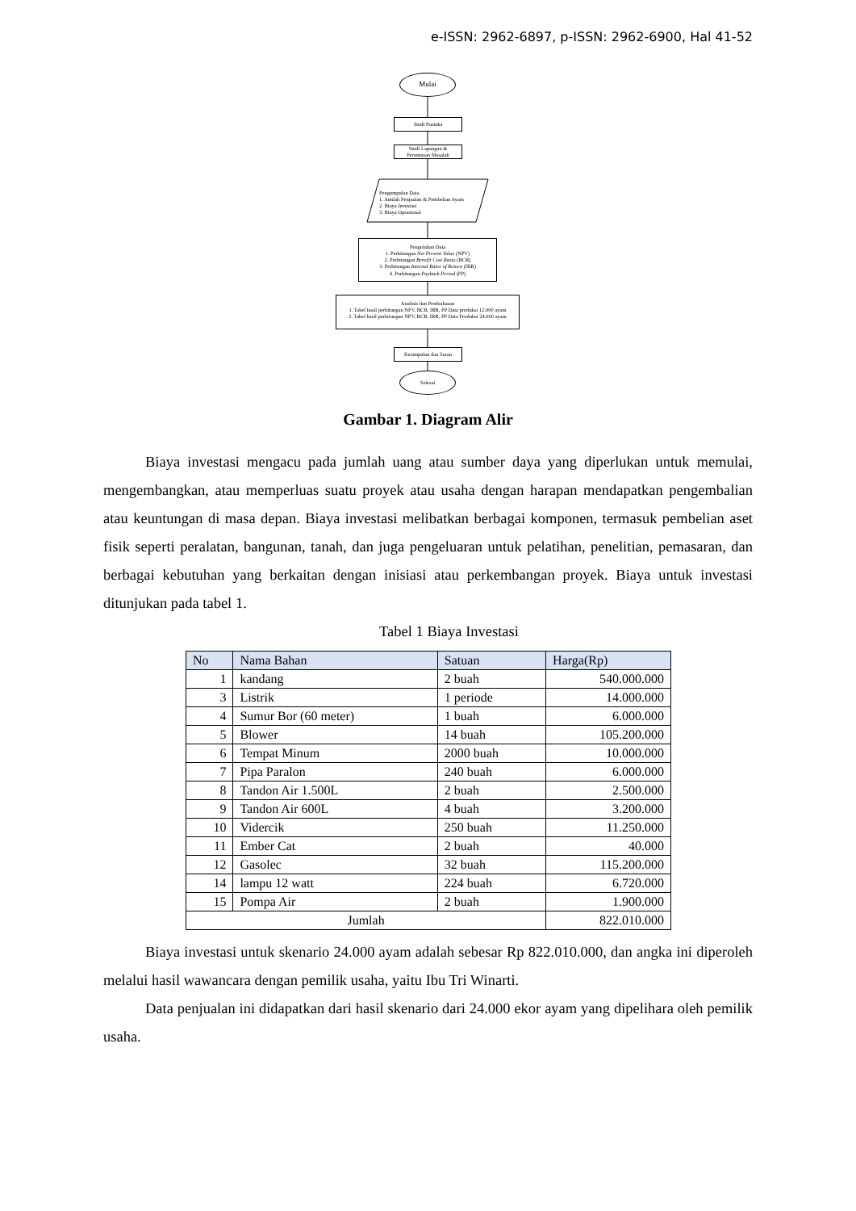e-ISSN: 2962-6897, p-ISSN: 2962-6900, Hal 41-52
Mulai
Studi Pustaka
Studi Lapangan &
Perumusan Masalah
Pengumpulan Data
1. Jumlah Penjualan & Pembelian Ayam
2. Biaya Investasi
3. Biaya Oprasional
Pengolahan Data
1. Perhitungan Net Present Value (NPV)
2. Perhitungan Benefit Cost Rasio (BCR)
3. Perhitungan Internal Ratee of Return (IRR)
4. Perhitungan Payback Period (PP)
Analisis dan Pembahasan
1. Tabel hasil perhitungan NPV, BCR, IRR, PP Data produksi 12.000 ayam
2. Tabel hasil perhitungan NPV, BCR, IRR, PP Data Produksi 24.000 ayam
Kesimpulan dan Saran
Selesai
Gambar 1. Diagram Alir
Biaya investasi mengacu pada jumlah uang atau sumber daya yang diperlukan untuk memulai, mengembangkan, atau memperluas suatu proyek atau usaha dengan harapan mendapatkan pengembalian atau keuntungan di masa depan. Biaya investasi melibatkan berbagai komponen, termasuk pembelian aset fisik seperti peralatan, bangunan, tanah, dan juga pengeluaran untuk pelatihan, penelitian, pemasaran, dan berbagai kebutuhan yang berkaitan dengan inisiasi atau perkembangan proyek. Biaya untuk investasi ditunjukan pada tabel 1.
Tabel 1 Biaya Investasi
| No | Nama Bahan | Satuan | Harga(Rp) |
| --- | --- | --- | --- |
| 1 | kandang | 2 buah | 540.000.000 |
| 3 | Listrik | 1 periode | 14.000.000 |
| 4 | Sumur Bor (60 meter) | 1 buah | 6.000.000 |
| 5 | Blower | 14 buah | 105.200.000 |
| 6 | Tempat Minum | 2000 buah | 10.000.000 |
| 7 | Pipa Paralon | 240 buah | 6.000.000 |
| 8 | Tandon Air 1.500L | 2 buah | 2.500.000 |
| 9 | Tandon Air 600L | 4 buah | 3.200.000 |
| 10 | Vidercik | 250 buah | 11.250.000 |
| 11 | Ember Cat | 2 buah | 40.000 |
| 12 | Gasolec | 32 buah | 115.200.000 |
| 14 | lampu 12 watt | 224 buah | 6.720.000 |
| 15 | Pompa Air | 2 buah | 1.900.000 |
| Jumlah | | | 822.010.000 |
Biaya investasi untuk skenario 24.000 ayam adalah sebesar Rp 822.010.000, dan angka ini diperoleh melalui hasil wawancara dengan pemilik usaha, yaitu Ibu Tri Winarti.
Data penjualan ini didapatkan dari hasil skenario dari 24.000 ekor ayam yang dipelihara oleh pemilik usaha.